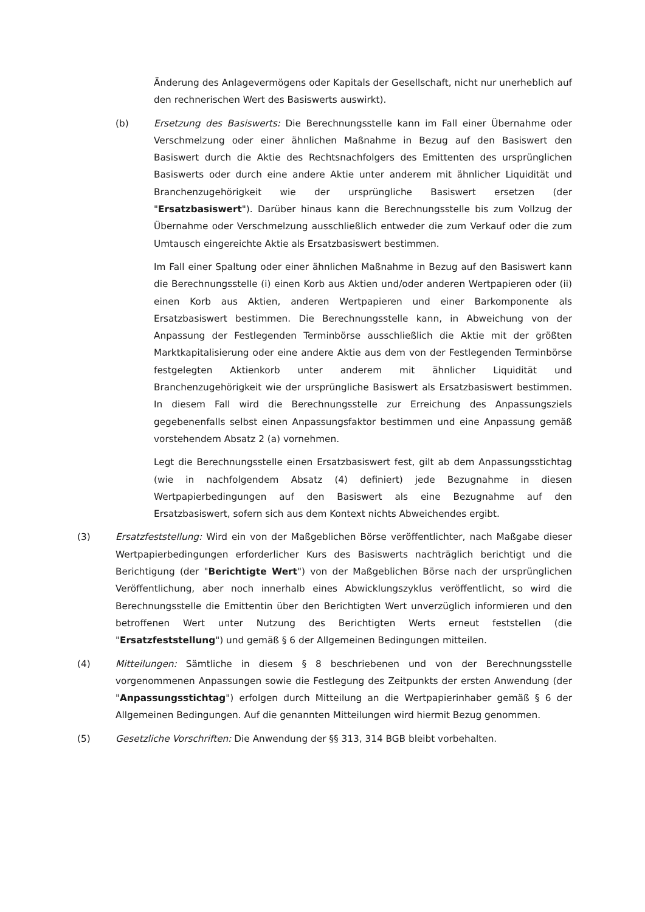Änderung des Anlagevermögens oder Kapitals der Gesellschaft, nicht nur unerheblich auf den rechnerischen Wert des Basiswerts auswirkt).
(b) Ersetzung des Basiswerts: Die Berechnungsstelle kann im Fall einer Übernahme oder Verschmelzung oder einer ähnlichen Maßnahme in Bezug auf den Basiswert den Basiswert durch die Aktie des Rechtsnachfolgers des Emittenten des ursprünglichen Basiswerts oder durch eine andere Aktie unter anderem mit ähnlicher Liquidität und Branchenzugehörigkeit wie der ursprüngliche Basiswert ersetzen (der "Ersatzbasiswert"). Darüber hinaus kann die Berechnungsstelle bis zum Vollzug der Übernahme oder Verschmelzung ausschließlich entweder die zum Verkauf oder die zum Umtausch eingereichte Aktie als Ersatzbasiswert bestimmen.
Im Fall einer Spaltung oder einer ähnlichen Maßnahme in Bezug auf den Basiswert kann die Berechnungsstelle (i) einen Korb aus Aktien und/oder anderen Wertpapieren oder (ii) einen Korb aus Aktien, anderen Wertpapieren und einer Barkomponente als Ersatzbasiswert bestimmen. Die Berechnungsstelle kann, in Abweichung von der Anpassung der Festlegenden Terminbörse ausschließlich die Aktie mit der größten Marktkapitalisierung oder eine andere Aktie aus dem von der Festlegenden Terminbörse festgelegten Aktienkorb unter anderem mit ähnlicher Liquidität und Branchenzugehörigkeit wie der ursprüngliche Basiswert als Ersatzbasiswert bestimmen. In diesem Fall wird die Berechnungsstelle zur Erreichung des Anpassungsziels gegebenenfalls selbst einen Anpassungsfaktor bestimmen und eine Anpassung gemäß vorstehendem Absatz 2 (a) vornehmen.
Legt die Berechnungsstelle einen Ersatzbasiswert fest, gilt ab dem Anpassungsstichtag (wie in nachfolgendem Absatz (4) definiert) jede Bezugnahme in diesen Wertpapierbedingungen auf den Basiswert als eine Bezugnahme auf den Ersatzbasiswert, sofern sich aus dem Kontext nichts Abweichendes ergibt.
(3) Ersatzfeststellung: Wird ein von der Maßgeblichen Börse veröffentlichter, nach Maßgabe dieser Wertpapierbedingungen erforderlicher Kurs des Basiswerts nachträglich berichtigt und die Berichtigung (der "Berichtigte Wert") von der Maßgeblichen Börse nach der ursprünglichen Veröffentlichung, aber noch innerhalb eines Abwicklungszyklus veröffentlicht, so wird die Berechnungsstelle die Emittentin über den Berichtigten Wert unverzüglich informieren und den betroffenen Wert unter Nutzung des Berichtigten Werts erneut feststellen (die "Ersatzfeststellung") und gemäß § 6 der Allgemeinen Bedingungen mitteilen.
(4) Mitteilungen: Sämtliche in diesem § 8 beschriebenen und von der Berechnungsstelle vorgenommenen Anpassungen sowie die Festlegung des Zeitpunkts der ersten Anwendung (der "Anpassungsstichtag") erfolgen durch Mitteilung an die Wertpapierinhaber gemäß § 6 der Allgemeinen Bedingungen. Auf die genannten Mitteilungen wird hiermit Bezug genommen.
(5) Gesetzliche Vorschriften: Die Anwendung der §§ 313, 314 BGB bleibt vorbehalten.